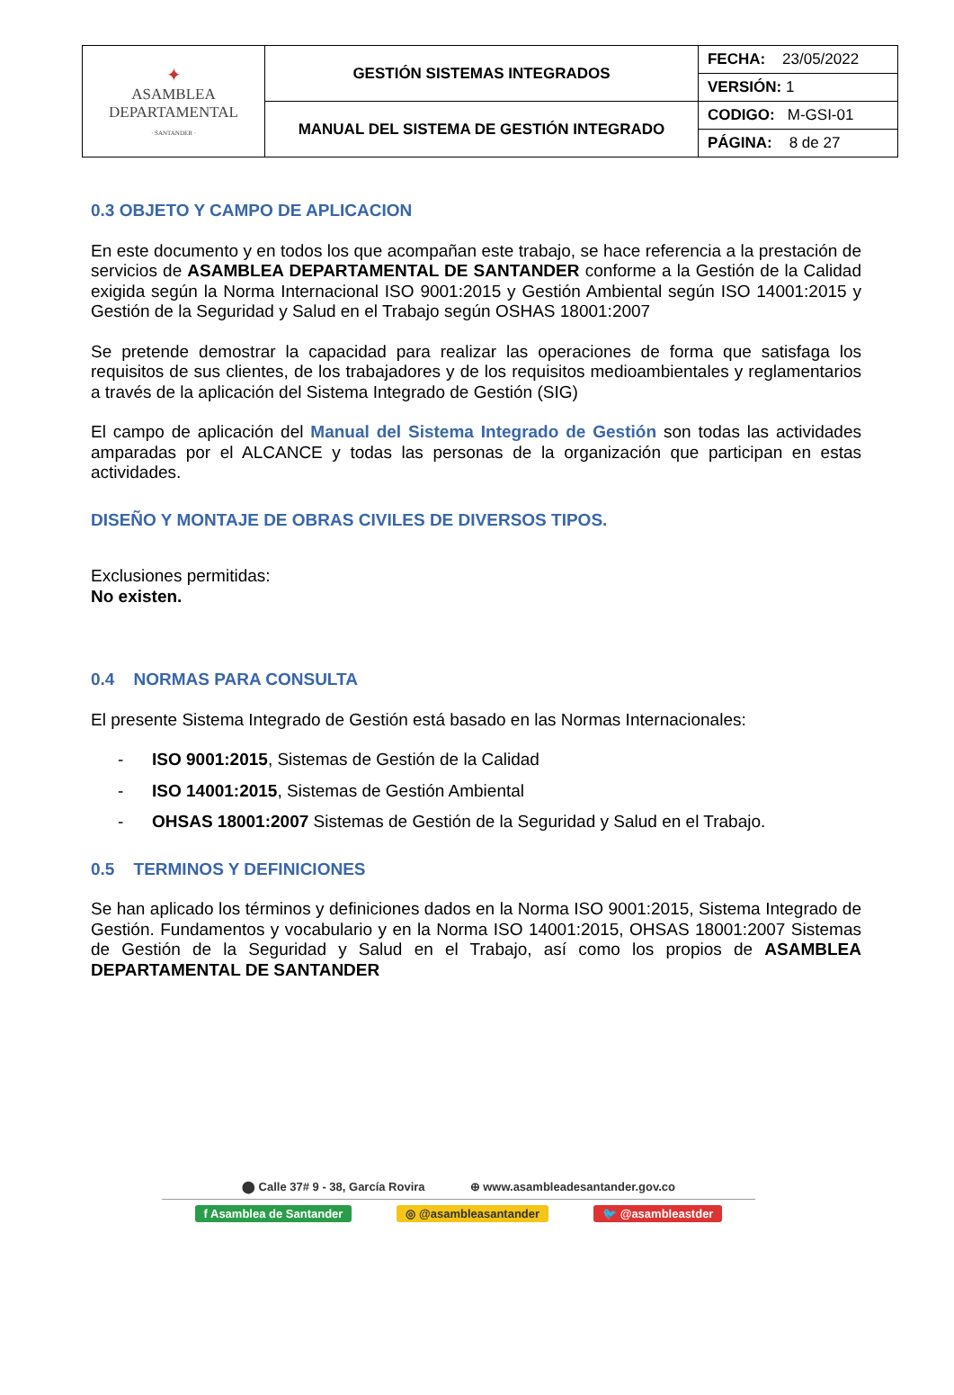| ✦ ASAMBLEA DEPARTAMENTAL · SANTANDER · | GESTIÓN SISTEMAS INTEGRADOS | FECHA: 23/05/2022 |
| | | VERSIÓN: 1 |
| | MANUAL DEL SISTEMA DE GESTIÓN INTEGRADO | CODIGO: M-GSI-01 |
| | | PÁGINA: 8 de 27 |
0.3 OBJETO Y CAMPO DE APLICACION
En este documento y en todos los que acompañan este trabajo, se hace referencia a la prestación de servicios de ASAMBLEA DEPARTAMENTAL DE SANTANDER conforme a la Gestión de la Calidad exigida según la Norma Internacional ISO 9001:2015 y Gestión Ambiental según ISO 14001:2015 y Gestión de la Seguridad y Salud en el Trabajo según OSHAS 18001:2007
Se pretende demostrar la capacidad para realizar las operaciones de forma que satisfaga los requisitos de sus clientes, de los trabajadores y de los requisitos medioambientales y reglamentarios a través de la aplicación del Sistema Integrado de Gestión (SIG)
El campo de aplicación del Manual del Sistema Integrado de Gestión son todas las actividades amparadas por el ALCANCE y todas las personas de la organización que participan en estas actividades.
DISEÑO Y MONTAJE DE OBRAS CIVILES DE DIVERSOS TIPOS.
Exclusiones permitidas:
No existen.
0.4 NORMAS PARA CONSULTA
El presente Sistema Integrado de Gestión está basado en las Normas Internacionales:
- ISO 9001:2015, Sistemas de Gestión de la Calidad
- ISO 14001:2015, Sistemas de Gestión Ambiental
- OHSAS 18001:2007 Sistemas de Gestión de la Seguridad y Salud en el Trabajo.
0.5 TERMINOS Y DEFINICIONES
Se han aplicado los términos y definiciones dados en la Norma ISO 9001:2015, Sistema Integrado de Gestión. Fundamentos y vocabulario y en la Norma ISO 14001:2015, OHSAS 18001:2007 Sistemas de Gestión de la Seguridad y Salud en el Trabajo, así como los propios de ASAMBLEA DEPARTAMENTAL DE SANTANDER
⬤ Calle 37# 9 - 38, García Rovira ⊕ www.asambleadesantander.gov.co
f Asamblea de Santander ◎ @asambleasantander 🐦 @asambleastder